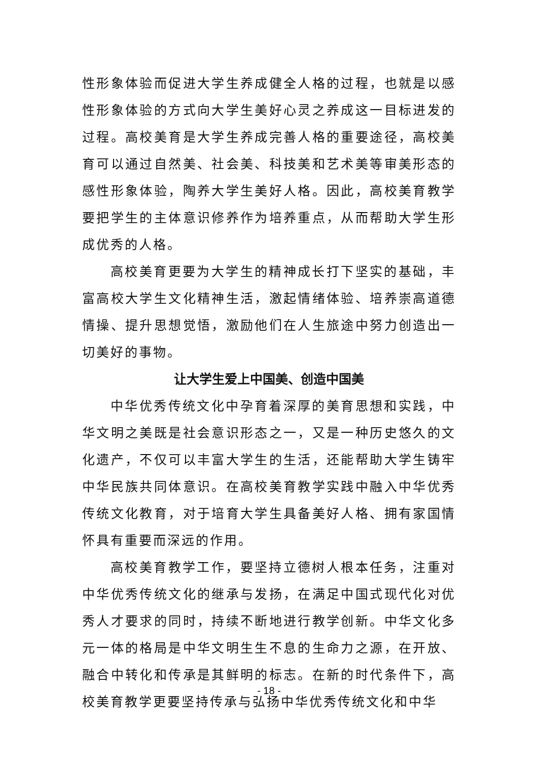性形象体验而促进大学生养成健全人格的过程，也就是以感性形象体验的方式向大学生美好心灵之养成这一目标进发的过程。高校美育是大学生养成完善人格的重要途径，高校美育可以通过自然美、社会美、科技美和艺术美等审美形态的感性形象体验，陶养大学生美好人格。因此，高校美育教学要把学生的主体意识修养作为培养重点，从而帮助大学生形成优秀的人格。
高校美育更要为大学生的精神成长打下坚实的基础，丰富高校大学生文化精神生活，激起情绪体验、培养崇高道德情操、提升思想觉悟，激励他们在人生旅途中努力创造出一切美好的事物。
让大学生爱上中国美、创造中国美
中华优秀传统文化中孕育着深厚的美育思想和实践，中华文明之美既是社会意识形态之一，又是一种历史悠久的文化遗产，不仅可以丰富大学生的生活，还能帮助大学生铸牢中华民族共同体意识。在高校美育教学实践中融入中华优秀传统文化教育，对于培育大学生具备美好人格、拥有家国情怀具有重要而深远的作用。
高校美育教学工作，要坚持立德树人根本任务，注重对中华优秀传统文化的继承与发扬，在满足中国式现代化对优秀人才要求的同时，持续不断地进行教学创新。中华文化多元一体的格局是中华文明生生不息的生命力之源，在开放、融合中转化和传承是其鲜明的标志。在新的时代条件下，高校美育教学更要坚持传承与弘扬中华优秀传统文化和中华
- 18 -